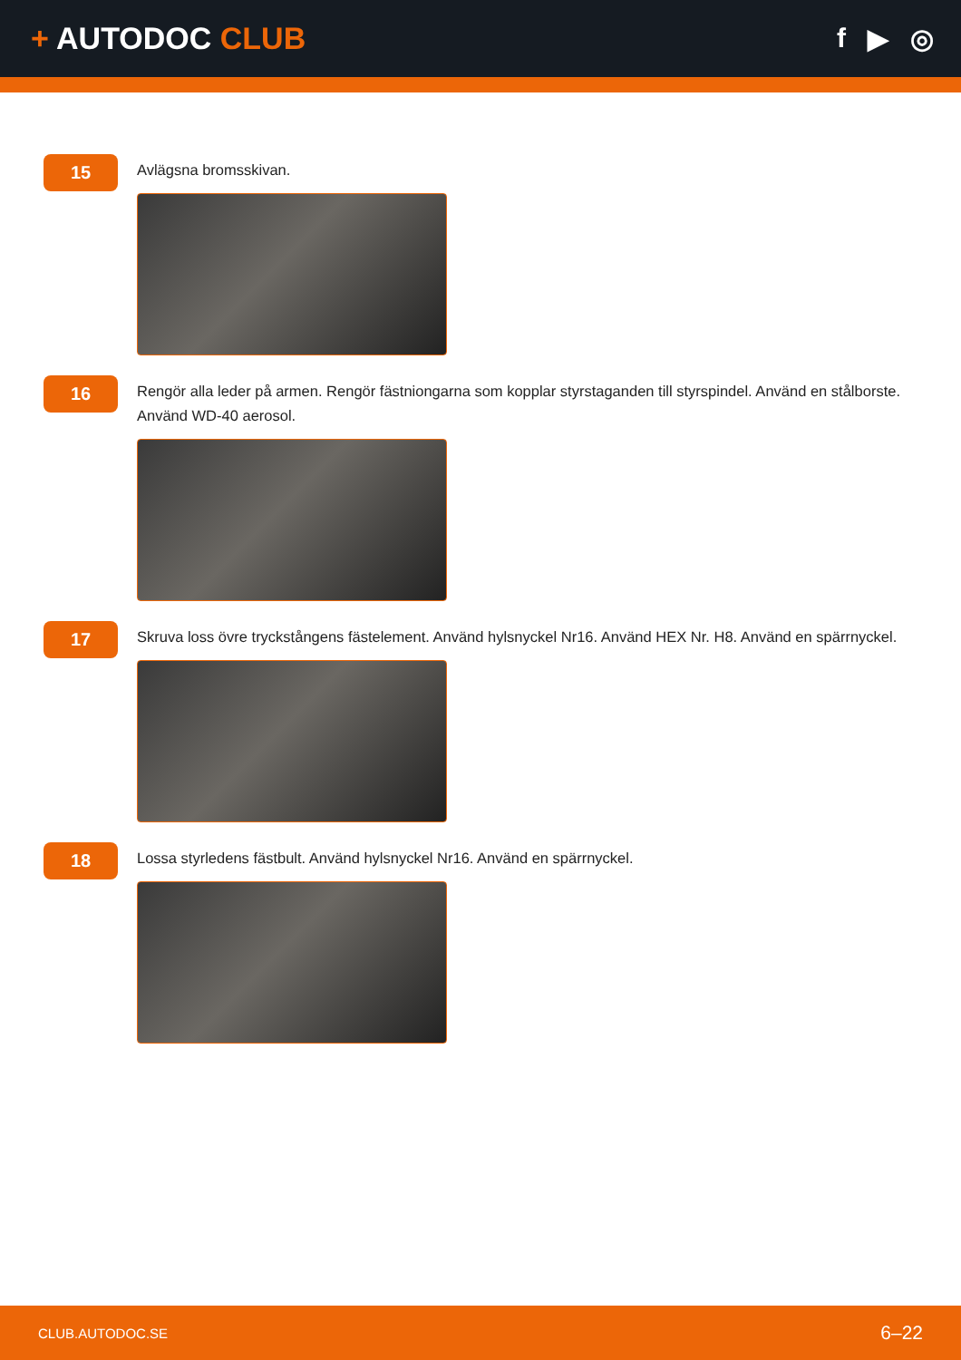+ AUTODOC CLUB f ▶ ◎
15
Avlägsna bromsskivan.
16
Rengör alla leder på armen. Rengör fästniongarna som kopplar styrstaganden till styrspindel. Använd en stålborste. Använd WD-40 aerosol.
17
Skruva loss övre tryckstångens fästelement. Använd hylsnyckel Nr16. Använd HEX Nr. H8. Använd en spärrnyckel.
18
Lossa styrledens fästbult. Använd hylsnyckel Nr16. Använd en spärrnyckel.
CLUB.AUTODOC.SE 6–22